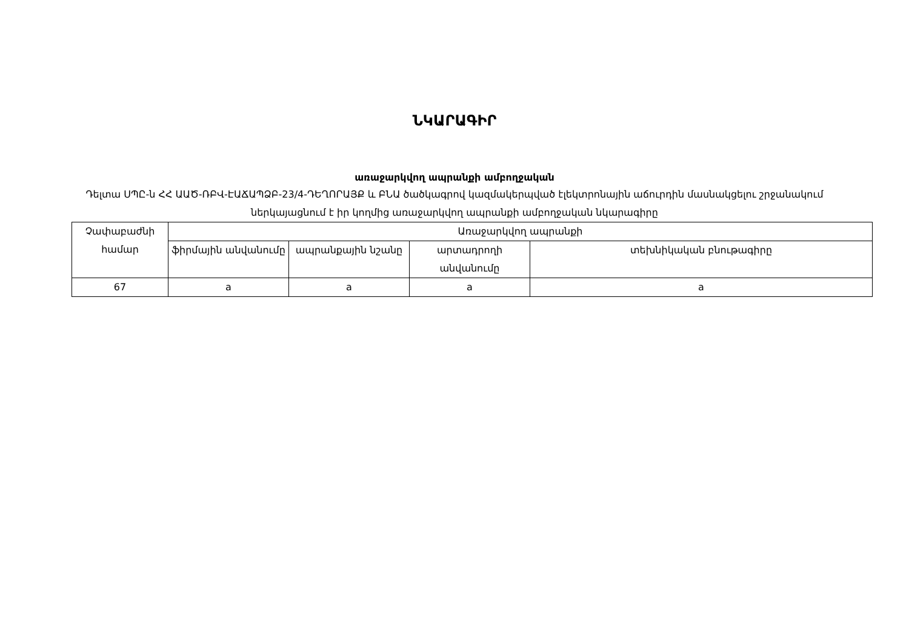ՆԿԱՐԱԳԻՐ
առաջարկվող ապրանքի ամբողջական
Դելտա ՍՊԸ-ն ՀՀ ԱԱԾ-ՌԲՎ-ԷԱՃԱՊՁԲ-23/4-ԴԵՂՈՐԱՅՔ և ԲՆԱ ծածկագրով կազմակերպված էլեկտրոնային աճուրդին մասնակցելու շրջանակում ներկայացնում է իր կողմից առաջարկվող ապրանքի ամբողջական նկարագիրը
| Չափաբաժնի համար | Առաջարկվող ապրանքի | | | |
| --- | --- | --- | --- | --- |
| | ֆիրմային անվանումը | ապրանքային նշանը | արտադրողի անվանումը | տեխնիկական բնութագիրը |
| 67 | a | a | a | a |